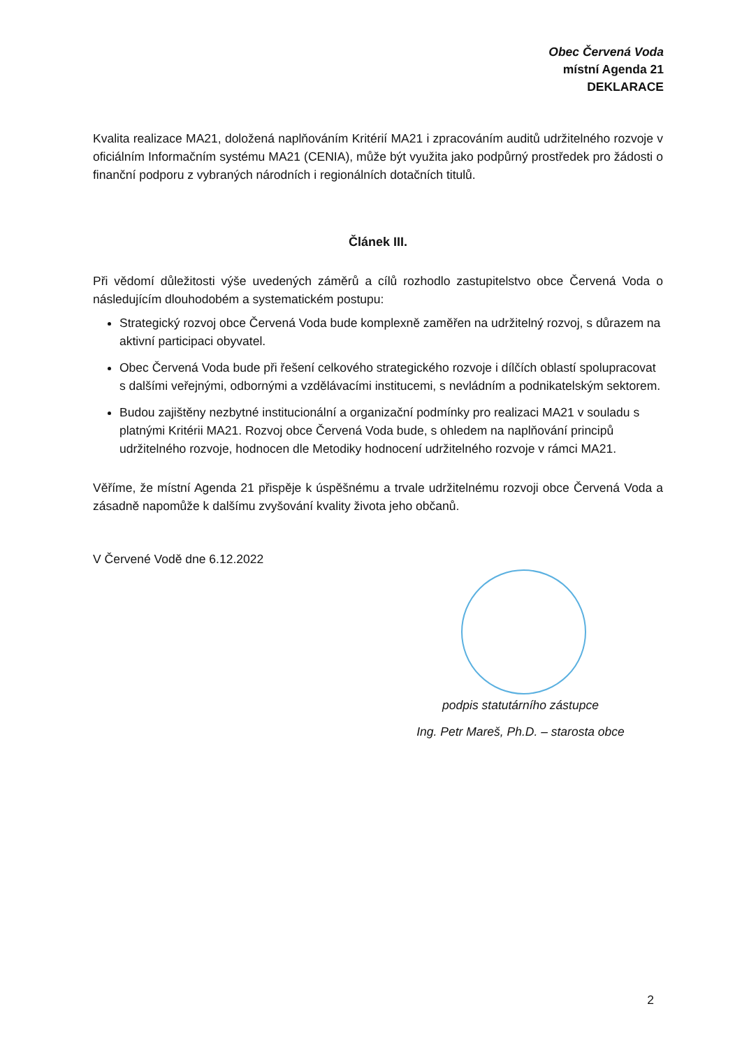Obec Červená Voda
místní Agenda 21
DEKLARACE
Kvalita realizace MA21, doložená naplňováním Kritérií MA21 i zpracováním auditů udržitelného rozvoje v oficiálním Informačním systému MA21 (CENIA), může být využita jako podpůrný prostředek pro žádosti o finanční podporu z vybraných národních i regionálních dotačních titulů.
Článek III.
Při vědomí důležitosti výše uvedených záměrů a cílů rozhodlo zastupitelstvo obce Červená Voda o následujícím dlouhodobém a systematickém postupu:
Strategický rozvoj obce Červená Voda bude komplexně zaměřen na udržitelný rozvoj, s důrazem na aktivní participaci obyvatel.
Obec Červená Voda bude při řešení celkového strategického rozvoje i dílčích oblastí spolupracovat s dalšími veřejnými, odbornými a vzdělávacími institucemi, s nevládním a podnikatelským sektorem.
Budou zajištěny nezbytné institucionální a organizační podmínky pro realizaci MA21 v souladu s platnými Kritérii MA21. Rozvoj obce Červená Voda bude, s ohledem na naplňování principů udržitelného rozvoje, hodnocen dle Metodiky hodnocení udržitelného rozvoje v rámci MA21.
Věříme, že místní Agenda 21 přispěje k úspěšnému a trvale udržitelnému rozvoji obce Červená Voda a zásadně napomůže k dalšímu zvyšování kvality života jeho občanů.
V Červené Vodě dne 6.12.2022
podpis statutárního zástupce
Ing. Petr Mareš, Ph.D. – starosta obce
2